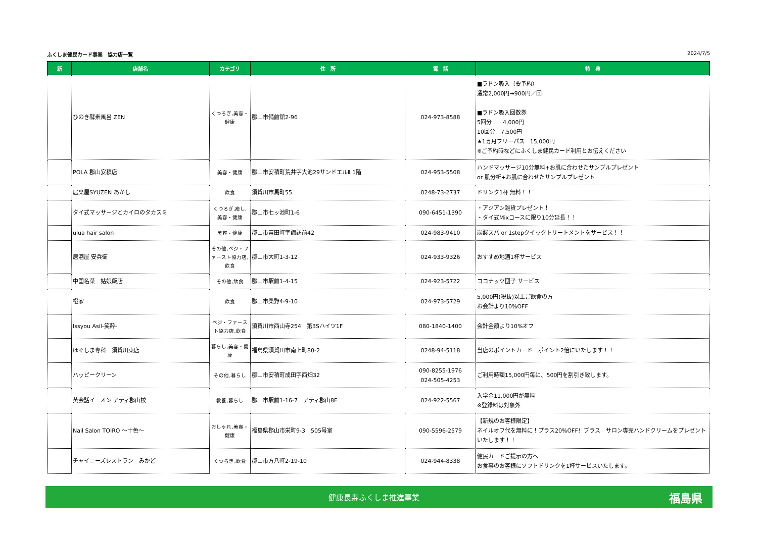ふくしま健民カード事業　協力店一覧 2024/7/5
| 新 | 店舗名 | カテゴリ | 住 所 | 電 話 | 特 典 |
| --- | --- | --- | --- | --- | --- |
| | ひのき酵素風呂 ZEN | くつろぎ,美容・健康 | 郡山市備前舘2-96 | 024-973-8588 | ■ラドン吸入（要予約） 通常2,000円→900円／回 ■ラドン吸入回数券 5回分 4,000円 10回分 7,500円 ★1ヵ月フリーパス 15,000円 ※ご予約時などにふくしま健民カード利用とお伝えください |
| | POLA 郡山安積店 | 美容・健康 | 郡山市安積町荒井字大池29サンドエルⅡ 1階 | 024-953-5508 | ハンドマッサージ10分無料+お肌に合わせたサンプルプレゼント or 肌分析+お肌に合わせたサンプルプレゼント |
| | 居楽屋SYUZEN あかし | 飲食 | 須賀川市馬町55 | 0248-73-2737 | ドリンク1杯 無料！！ |
| | タイ式マッサージとカイロのタカスミ | くつろぎ,癒し,美容・健康 | 郡山市七ッ池町1-6 | 090-6451-1390 | ・アジアン雑貨プレゼント！ ・タイ式Mixコースに限り10分延長！！ |
| | ulua hair salon | 美容・健康 | 郡山市富田町字諏訪前42 | 024-983-9410 | 炭酸スパ or 1stepクイックトリートメントをサービス！！ |
| | 居酒屋 安兵衛 | その他,ベジ・ファースト協力店,飲食 | 郡山市大町1-3-12 | 024-933-9326 | おすすめ地酒1杯サービス |
| | 中国名菜 姑娘飯店 | その他,飲食 | 郡山市駅前1-4-15 | 024-923-5722 | ココナッツ団子 サービス |
| | 橙家 | 飲食 | 郡山市桑野4-9-10 | 024-973-5729 | 5,000円(税抜)以上ご飲食の方 お会計より10%OFF |
| | Issyou Asil-笑酔- | ベジ・ファースト協力店,飲食 | 須賀川市西山寺254 第3Sハイツ1F | 080-1840-1400 | 会計金額より10%オフ |
| | ほぐしま専科 須賀川東店 | 暮らし,美容・健康 | 福島県須賀川市南上町80-2 | 0248-94-5118 | 当店のポイントカード ポイント2倍にいたします！！ |
| | ハッピークリーン | その他,暮らし | 郡山市安積町成田字西畑32 | 090-8255-1976 024-505-4253 | ご利用時額15,000円毎に、500円を割引き致します。 |
| | 英会話イーオン アティ郡山校 | 教養,暮らし | 郡山市駅前1-16-7 アティ郡山8F | 024-922-5567 | 入学金11,000円が無料 ※登録料は対象外 |
| | Nail Salon TOIRO ～十色～ | おしゃれ,美容・健康 | 福島県郡山市栄町9-3 505号室 | 090-5596-2579 | 【新規のお客様限定】 ネイルオフ代を無料に！プラス20%OFF！プラス サロン専売ハンドクリームをプレゼントいたします！！ |
| | チャイニーズレストラン みかど | くつろぎ,飲食 | 郡山市方八町2-19-10 | 024-944-8338 | 健民カードご提示の方へ お食事のお客様にソフトドリンクを1杯サービスいたします。 |
健康長寿ふくしま推進事業 福島県